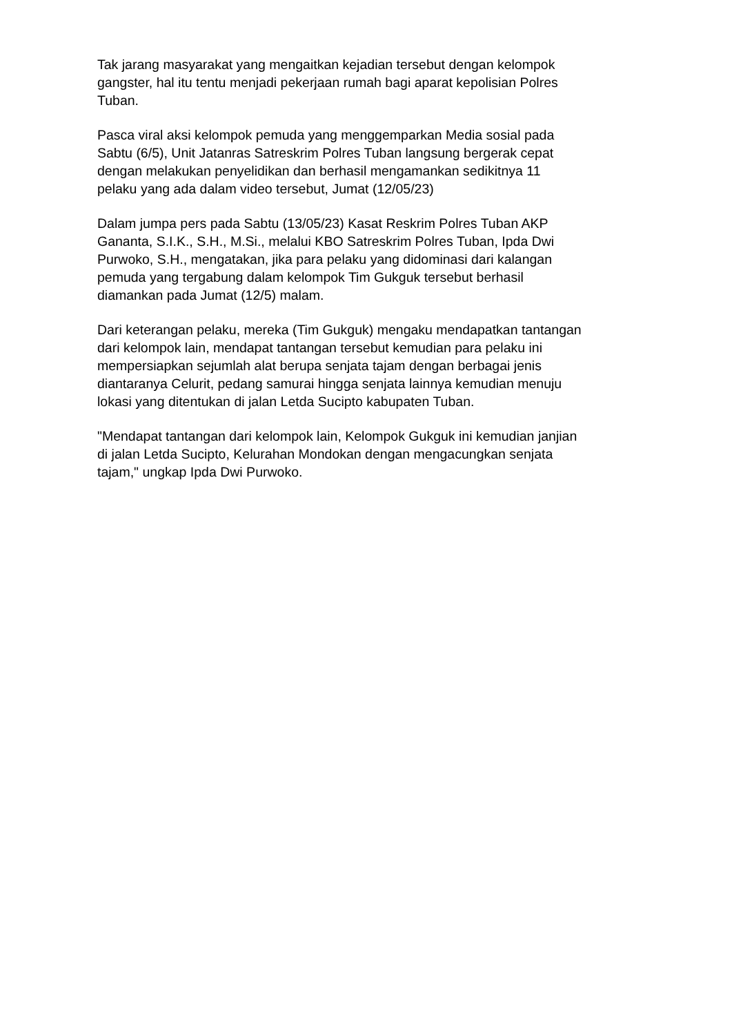Tak jarang masyarakat yang mengaitkan kejadian tersebut dengan kelompok
gangster, hal itu tentu menjadi pekerjaan rumah bagi aparat kepolisian Polres
Tuban.
Pasca viral aksi kelompok pemuda yang menggemparkan Media sosial pada
Sabtu (6/5), Unit Jatanras Satreskrim Polres Tuban langsung bergerak cepat
dengan melakukan penyelidikan dan berhasil mengamankan sedikitnya 11
pelaku yang ada dalam video tersebut, Jumat (12/05/23)
Dalam jumpa pers pada Sabtu (13/05/23) Kasat Reskrim Polres Tuban AKP
Gananta, S.I.K., S.H., M.Si., melalui KBO Satreskrim Polres Tuban, Ipda Dwi
Purwoko, S.H., mengatakan, jika para pelaku yang didominasi dari kalangan
pemuda yang tergabung dalam kelompok Tim Gukguk tersebut berhasil
diamankan pada Jumat (12/5) malam.
Dari keterangan pelaku, mereka (Tim Gukguk) mengaku mendapatkan tantangan
dari kelompok lain, mendapat tantangan tersebut kemudian para pelaku ini
mempersiapkan sejumlah alat berupa senjata tajam dengan berbagai jenis
diantaranya Celurit, pedang samurai hingga senjata lainnya kemudian menuju
lokasi yang ditentukan di jalan Letda Sucipto kabupaten Tuban.
"Mendapat tantangan dari kelompok lain, Kelompok Gukguk ini kemudian janjian
di jalan Letda Sucipto, Kelurahan Mondokan dengan mengacungkan senjata
tajam," ungkap Ipda Dwi Purwoko.